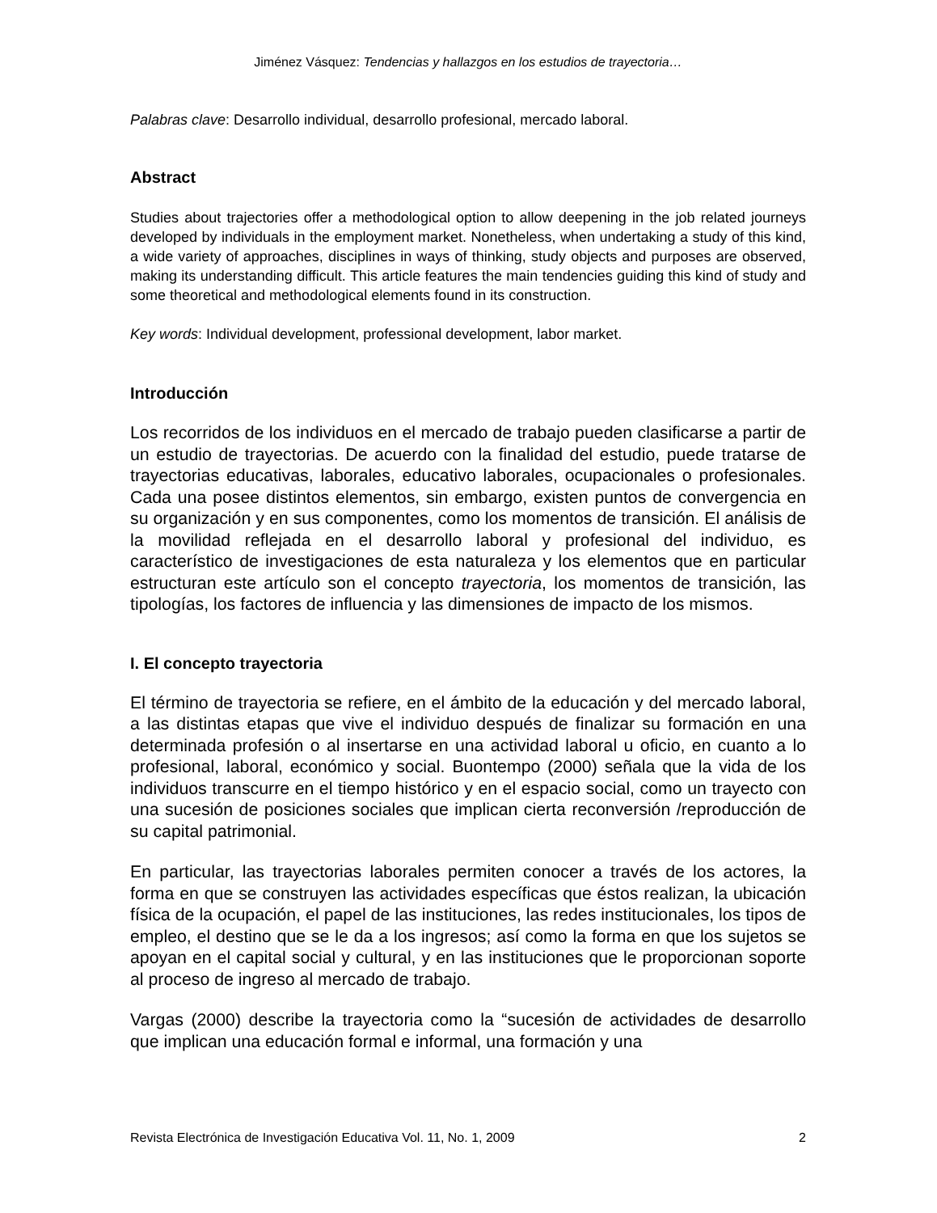Jiménez Vásquez: Tendencias y hallazgos en los estudios de trayectoria…
Palabras clave: Desarrollo individual, desarrollo profesional, mercado laboral.
Abstract
Studies about trajectories offer a methodological option to allow deepening in the job related journeys developed by individuals in the employment market. Nonetheless, when undertaking a study of this kind, a wide variety of approaches, disciplines in ways of thinking, study objects and purposes are observed, making its understanding difficult. This article features the main tendencies guiding this kind of study and some theoretical and methodological elements found in its construction.
Key words: Individual development, professional development, labor market.
Introducción
Los recorridos de los individuos en el mercado de trabajo pueden clasificarse a partir de un estudio de trayectorias. De acuerdo con la finalidad del estudio, puede tratarse de trayectorias educativas, laborales, educativo laborales, ocupacionales o profesionales. Cada una posee distintos elementos, sin embargo, existen puntos de convergencia en su organización y en sus componentes, como los momentos de transición. El análisis de la movilidad reflejada en el desarrollo laboral y profesional del individuo, es característico de investigaciones de esta naturaleza y los elementos que en particular estructuran este artículo son el concepto trayectoria, los momentos de transición, las tipologías, los factores de influencia y las dimensiones de impacto de los mismos.
I. El concepto trayectoria
El término de trayectoria se refiere, en el ámbito de la educación y del mercado laboral, a las distintas etapas que vive el individuo después de finalizar su formación en una determinada profesión o al insertarse en una actividad laboral u oficio, en cuanto a lo profesional, laboral, económico y social. Buontempo (2000) señala que la vida de los individuos transcurre en el tiempo histórico y en el espacio social, como un trayecto con una sucesión de posiciones sociales que implican cierta reconversión /reproducción de su capital patrimonial.
En particular, las trayectorias laborales permiten conocer a través de los actores, la forma en que se construyen las actividades específicas que éstos realizan, la ubicación física de la ocupación, el papel de las instituciones, las redes institucionales, los tipos de empleo, el destino que se le da a los ingresos; así como la forma en que los sujetos se apoyan en el capital social y cultural, y en las instituciones que le proporcionan soporte al proceso de ingreso al mercado de trabajo.
Vargas (2000) describe la trayectoria como la “sucesión de actividades de desarrollo que implican una educación formal e informal, una formación y una
Revista Electrónica de Investigación Educativa Vol. 11, No. 1, 2009 2